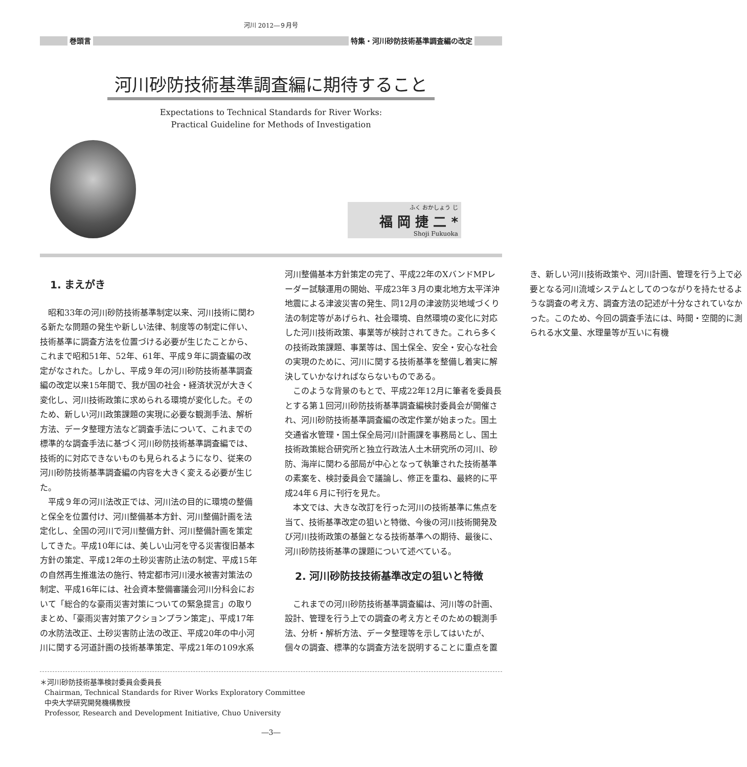河川 2012―９月号
巻頭言 特集・河川砂防技術基準調査編の改定
河川砂防技術基準調査編に期待すること
Expectations to Technical Standards for River Works:
Practical Guideline for Methods of Investigation
ふく おかしょう じ
福 岡 捷 二 *
Shoji Fukuoka
1. まえがき
昭和33年の河川砂防技術基準制定以来、河川技術に関わる新たな問題の発生や新しい法律、制度等の制定に伴い、技術基準に調査方法を位置づける必要が生じたことから、これまで昭和51年、52年、61年、平成９年に調査編の改定がなされた。しかし、平成９年の河川砂防技術基準調査編の改定以来15年間で、我が国の社会・経済状況が大きく変化し、河川技術政策に求められる環境が変化した。そのため、新しい河川政策課題の実現に必要な観測手法、解析方法、データ整理方法など調査手法について、これまでの標準的な調査手法に基づく河川砂防技術基準調査編では、技術的に対応できないものも見られるようになり、従来の河川砂防技術基準調査編の内容を大きく変える必要が生じた。
平成９年の河川法改正では、河川法の目的に環境の整備と保全を位置付け、河川整備基本方針、河川整備計画を法定化し、全国の河川で河川整備方針、河川整備計画を策定してきた。平成10年には、美しい山河を守る災害復旧基本方針の策定、平成12年の土砂災害防止法の制定、平成15年の自然再生推進法の施行、特定都市河川浸水被害対策法の制定、平成16年には、社会資本整備審議会河川分科会において「総合的な豪雨災害対策についての緊急提言」の取りまとめ、「豪雨災害対策アクションプラン策定」、平成17年の水防法改正、土砂災害防止法の改正、平成20年の中小河川に関する河道計画の技術基準策定、平成21年の109水系河川整備基本方針策定の完了、平成22年のXバンドMPレーダー試験運用の開始、平成23年３月の東北地方太平洋沖地震による津波災害の発生、同12月の津波防災地域づくり法の制定等があげられ、社会環境、自然環境の変化に対応した河川技術政策、事業等が検討されてきた。これら多くの技術政策課題、事業等は、国土保全、安全・安心な社会の実現のために、河川に関する技術基準を整備し着実に解決していかなければならないものである。
このような背景のもとで、平成22年12月に筆者を委員長とする第１回河川砂防技術基準調査編検討委員会が開催され、河川砂防技術基準調査編の改定作業が始まった。国土交通省水管理・国土保全局河川計画課を事務局とし、国土技術政策総合研究所と独立行政法人土木研究所の河川、砂防、海岸に関わる部局が中心となって執筆された技術基準の素案を、検討委員会で議論し、修正を重ね、最終的に平成24年６月に刊行を見た。
本文では、大きな改訂を行った河川の技術基準に焦点を当て、技術基準改定の狙いと特徴、今後の河川技術開発及び河川技術政策の基盤となる技術基準への期待、最後に、河川砂防技術基準の課題について述べている。
2. 河川砂防技技術基準改定の狙いと特徴
これまでの河川砂防技術基準調査編は、河川等の計画、設計、管理を行う上での調査の考え方とそのための観測手法、分析・解析方法、データ整理等を示してはいたが、個々の調査、標準的な調査方法を説明することに重点を置き、新しい河川技術政策や、河川計画、管理を行う上で必要となる河川流域システムとしてのつながりを持たせるような調査の考え方、調査方法の記述が十分なされていなかった。このため、今回の調査手法には、時間・空間的に測られる水文量、水理量等が互いに有機
＊河川砂防技術基準検討委員会委員長
Chairman, Technical Standards for River Works Exploratory Committee
中央大学研究開発機構教授
Professor, Research and Development Initiative, Chuo University
―3―